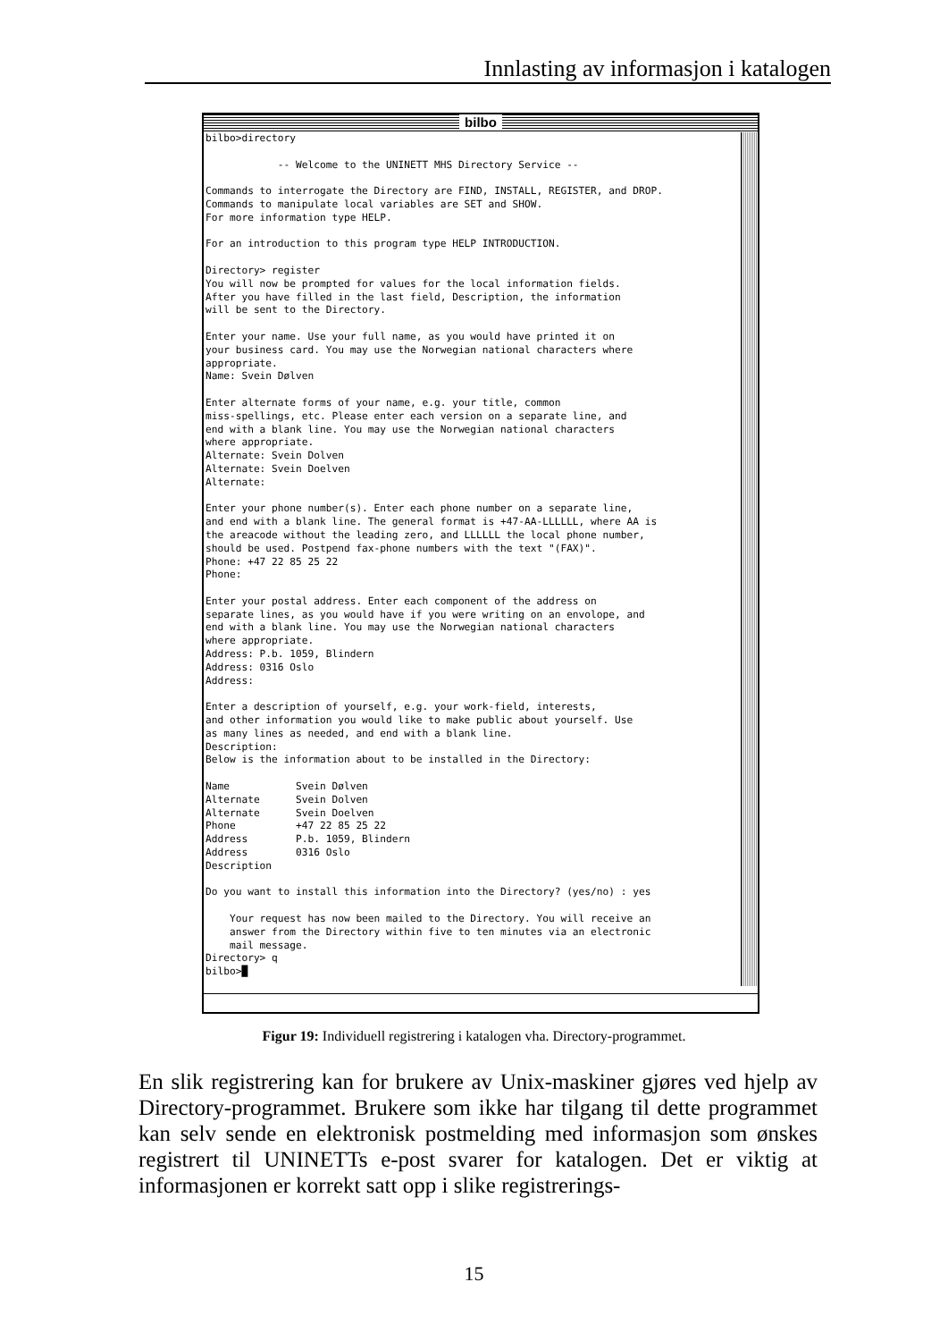Innlasting av informasjon i katalogen
bilbo
bilbo>directory -- Welcome to the UNINETT MHS Directory Service -- Commands to interrogate the Directory are FIND, INSTALL, REGISTER, and DROP. Commands to manipulate local variables are SET and SHOW. For more information type HELP. For an introduction to this program type HELP INTRODUCTION. Directory> register You will now be prompted for values for the local information fields. After you have filled in the last field, Description, the information will be sent to the Directory. Enter your name. Use your full name, as you would have printed it on your business card. You may use the Norwegian national characters where appropriate. Name: Svein Dølven Enter alternate forms of your name, e.g. your title, common miss-spellings, etc. Please enter each version on a separate line, and end with a blank line. You may use the Norwegian national characters where appropriate. Alternate: Svein Dolven Alternate: Svein Doelven Alternate: Enter your phone number(s). Enter each phone number on a separate line, and end with a blank line. The general format is +47-AA-LLLLLL, where AA is the areacode without the leading zero, and LLLLLL the local phone number, should be used. Postpend fax-phone numbers with the text "(FAX)". Phone: +47 22 85 25 22 Phone: Enter your postal address. Enter each component of the address on separate lines, as you would have if you were writing on an envolope, and end with a blank line. You may use the Norwegian national characters where appropriate. Address: P.b. 1059, Blindern Address: 0316 Oslo Address: Enter a description of yourself, e.g. your work-field, interests, and other information you would like to make public about yourself. Use as many lines as needed, and end with a blank line. Description: Below is the information about to be installed in the Directory: Name Svein Dølven Alternate Svein Dolven Alternate Svein Doelven Phone +47 22 85 25 22 Address P.b. 1059, Blindern Address 0316 Oslo Description Do you want to install this information into the Directory? (yes/no) : yes Your request has now been mailed to the Directory. You will receive an answer from the Directory within five to ten minutes via an electronic mail message. Directory> q bilbo>█
Figur 19: Individuell registrering i katalogen vha. Directory-programmet.
En slik registrering kan for brukere av Unix-maskiner gjøres ved hjelp av Directory-programmet. Brukere som ikke har tilgang til dette programmet kan selv sende en elektronisk postmelding med informasjon som ønskes registrert til UNINETTs e-post svarer for katalogen. Det er viktig at informasjonen er korrekt satt opp i slike registrerings-
15